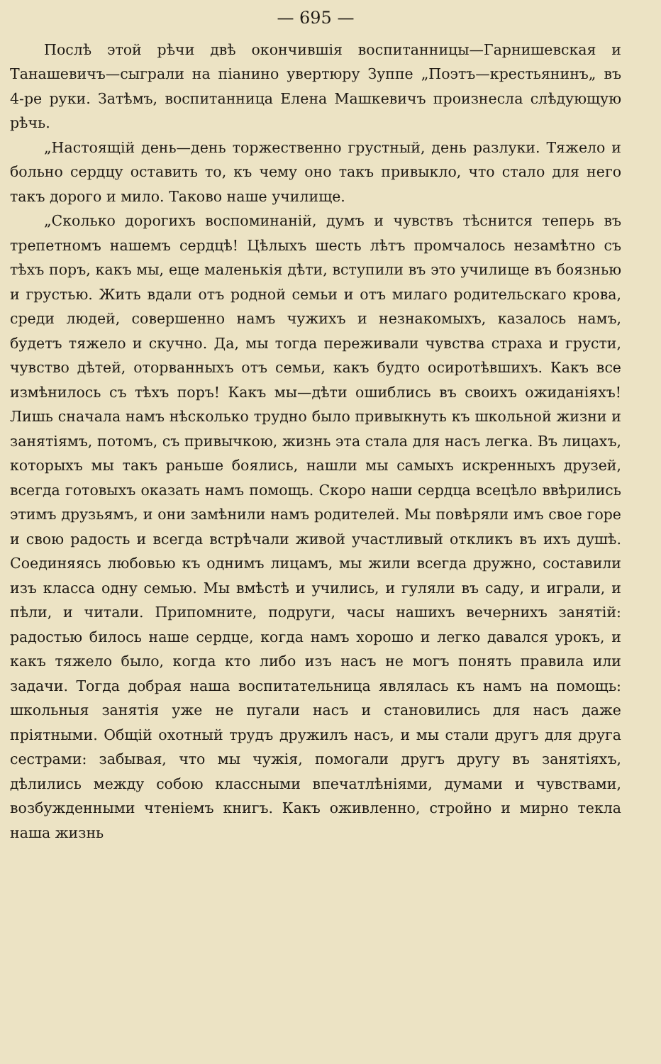— 695 —
Послѣ этой рѣчи двѣ окончившія воспитанницы—Гарнишевская и Танашевичъ—сыграли на піанино увертюру Зуппе „Поэтъ—крестьянинъ„ въ 4-ре руки. Затѣмъ, воспитанница Елена Машкевичъ произнесла слѣдующую рѣчь.
„Настоящій день—день торжественно грустный, день разлуки. Тяжело и больно сердцу оставить то, къ чему оно такъ привыкло, что стало для него такъ дорого и мило. Таково наше училище.
„Сколько дорогихъ воспоминаній, думъ и чувствъ тѣснится теперь въ трепетномъ нашемъ сердцѣ! Цѣлыхъ шесть лѣтъ промчалось незамѣтно съ тѣхъ поръ, какъ мы, еще маленькія дѣти, вступили въ это училище въ боязнью и грустью. Жить вдали отъ родной семьи и отъ милаго родительскаго крова, среди людей, совершенно намъ чужихъ и незнакомыхъ, казалось намъ, будетъ тяжело и скучно. Да, мы тогда переживали чувства страха и грусти, чувство дѣтей, оторванныхъ отъ семьи, какъ будто осиротѣвшихъ. Какъ все измѣнилось съ тѣхъ поръ! Какъ мы—дѣти ошиблись въ своихъ ожиданіяхъ! Лишь сначала намъ нѣсколько трудно было привыкнуть къ школьной жизни и занятіямъ, потомъ, съ привычкою, жизнь эта стала для насъ легка. Въ лицахъ, которыхъ мы такъ раньше боялись, нашли мы самыхъ искренныхъ друзей, всегда готовыхъ оказать намъ помощь. Скоро наши сердца всецѣло ввѣрились этимъ друзьямъ, и они замѣнили намъ родителей. Мы повѣряли имъ свое горе и свою радость и всегда встрѣчали живой участливый откликъ въ ихъ душѣ. Соединяясь любовью къ однимъ лицамъ, мы жили всегда дружно, составили изъ класса одну семью. Мы вмѣстѣ и учились, и гуляли въ саду, и играли, и пѣли, и читали. Припомните, подруги, часы нашихъ вечернихъ занятій: радостью билось наше сердце, когда намъ хорошо и легко давался урокъ, и какъ тяжело было, когда кто либо изъ насъ не могъ понять правила или задачи. Тогда добрая наша воспитательница являлась къ намъ на помощь: школьныя занятія уже не пугали насъ и становились для насъ даже пріятными. Общій охотный трудъ дружилъ насъ, и мы стали другъ для друга сестрами: забывая, что мы чужія, помогали другъ другу въ занятіяхъ, дѣлились между собою классными впечатлѣніями, думами и чувствами, возбужденными чтеніемъ книгъ. Какъ оживленно, стройно и мирно текла наша жизнь